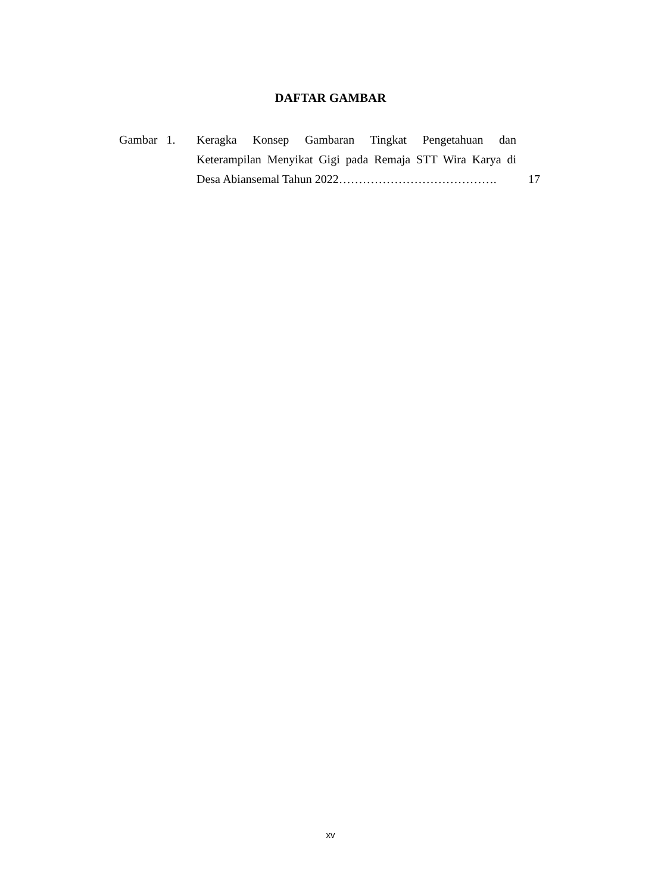DAFTAR GAMBAR
Gambar 1.
Keragka Konsep Gambaran Tingkat Pengetahuan dan Keterampilan Menyikat Gigi pada Remaja STT Wira Karya di Desa Abiansemal Tahun 2022………………………………….
17
xv